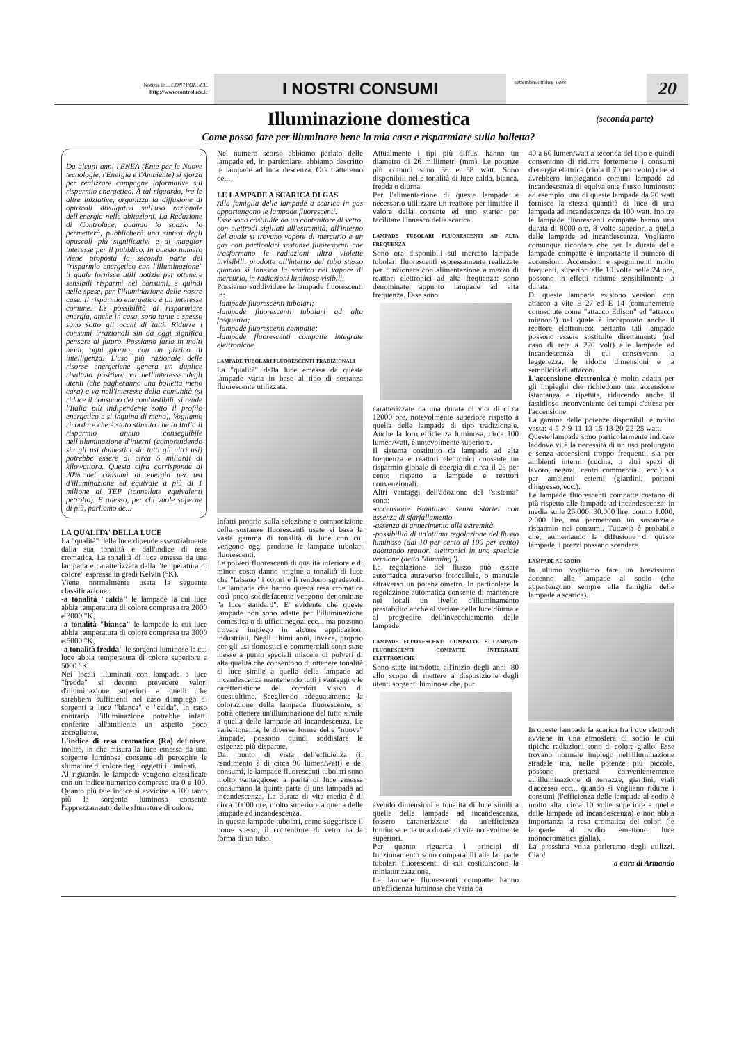Notizie in... CONTROLUCE
http://www.controluce.it
I NOSTRI CONSUMI
settembre/ottobre 1998
20
Illuminazione domestica
(seconda parte)
Come posso fare per illuminare bene la mia casa e risparmiare sulla bolletta?
Da alcuni anni l'ENEA (Ente per le Nuove tecnologie, l'Energia e l'Ambiente) si sforza per realizzare campagne informative sul risparmio energetico. A tal riguardo, fra le altre iniziative, organizza la diffusione di opuscoli divulgativi sull'uso razionale dell'energia nelle abitazioni. La Redazione di Controluce, quando lo spazio lo permetterà, pubblicherà una sintesi degli opuscoli più significativi e di maggior interesse per il pubblico. In questo numero viene proposta la seconda parte del "risparmio energetico con l'illuminazione" il quale fornisce utili notizie per ottenere sensibili risparmi nei consumi, e quindi nelle spese, per l'illuminazione delle nostre case. Il risparmio energetico è un interesse comune. Le possibilità di risparmiare energia, anche in casa, sono tante e spesso sono sotto gli occhi di tutti. Ridurre i consumi irrazionali sin da oggi significa pensare al futuro. Possiamo farlo in molti modi, ogni giorno, con un pizzico di intelligenza. L'uso più razionale delle risorse energetiche genera un duplice risultato positivo: va nell'interesse degli utenti (che pagheranno una bolletta meno cara) e va nell'interesse della comunità (si riduce il consumo dei combustibili, si rende l'Italia più indipendente sotto il profilo energetico e si inquina di meno). Vogliamo ricordare che è stato stimato che in Italia il risparmio annuo conseguibile nell'illuminazione d'interni (comprendendo sia gli usi domestici sia tutti gli altri usi) potrebbe essere di circa 5 miliardi di kilowattora. Questa cifra corrisponde al 20% dei consumi di energia per usi d'illuminazione ed equivale a più di 1 milione di TEP (tonnellate equivalenti petrolio). E adesso, per chi vuole saperne di più, parliamo de...
LA QUALITA' DELLA LUCE
La "qualità" della luce dipende essenzialmente dalla sua tonalità e dall'indice di resa cromatica. La tonalità di luce emessa da una lampada è caratterizzata dalla "temperatura di colore" espressa in gradi Kelvin (°K).
Viene normalmente usata la seguente classificazione:
-a tonalità "calda" le lampade la cui luce abbia temperatura di colore compresa tra 2000 e 3000 °K;
-a tonalità "bianca" le lampade la cui luce abbia temperatura di colore compresa tra 3000 e 5000 °K;
-a tonalità fredda" le sorgenti luminose la cui luce abbia temperatura di colore superiore a 5000 °K.
Nei locali illuminati con lampade a luce "fredda" si devono prevedere valori d'illuminazione superiori a quelli che sarebbero sufficienti nel caso d'impiego di sorgenti a luce "bianca" o "calda". In caso contrario l'illuminazione potrebbe infatti conferire all'ambiente un aspetto poco accogliente.
L'indice di resa cromatica (Ra) definisce, inoltre, in che misura la luce emessa da una sorgente luminosa consente di percepire le sfumature di colore degli oggetti illuminati.
Al riguardo, le lampade vengono classificate con un indice numerico compreso tra 0 e 100. Quanto più tale indice si avvicina a 100 tanto più la sorgente luminosa consente l'apprezzamento delle sfumature di colore.
Nel numero scorso abbiamo parlato delle lampade ed, in particolare, abbiamo descritto le lampade ad incandescenza. Ora tratteremo de...
LE LAMPADE A SCARICA DI GAS
Alla famiglia delle lampade a scarica in gas appartengono le lampade fluorescenti.
Esse sono costituite da un contenitore di vetro, con elettrodi sigillati all'estremità, all'interno del quale si trovano vapore di mercurio e un gas con particolari sostanze fluorescenti che trasformano le radiazioni ultra violette invisibili, prodotte all'interno del tubo stesso quando si innesca la scarica nel vapore di mercurio, in radiazioni luminose visibili.
Possiamo suddividere le lampade fluorescenti in:
-lampade fluorescenti tubolari;
-lampade fluorescenti tubolari ad alta frequenza;
-lampade fluorescenti compatte;
-lampade fluorescenti compatte integrate elettroniche.
LAMPADE TUBOLARI FLUORESCENTI TRADIZIONALI
La "qualità" della luce emessa da queste lampade varia in base al tipo di sostanza fluorescente utilizzata.
Infatti proprio sulla selezione e composizione delle sostanze fluorescenti usate si basa la vasta gamma di tonalità di luce con cui vengono oggi prodotte le lampade tubolari fluorescenti.
Le polveri fluorescenti di qualità inferiore e di minor costo danno origine a tonalità di luce che "falsano" i colori e li rendono sgradevoli. Le lampade che hanno questa resa cromatica così poco soddisfacente vengono denominate "a luce standard". E' evidente che queste lampade non sono adatte per l'illuminazione domestica o di uffici, negozi ecc.., ma possono trovare impiego in alcune applicazioni industriali. Negli ultimi anni, invece, proprio per gli usi domestici e commerciali sono state messe a punto speciali miscele di polveri di alta qualità che consentono di ottenere tonalità di luce simile a quella delle lampade ad incandescenza mantenendo tutti i vantaggi e le caratteristiche del comfort visivo di quest'ultime. Scegliendo adeguatamente la colorazione della lampada fluorescente, si potrà ottenere un'illuminazione del tutto simile a quella delle lampade ad incandescenza. Le varie tonalità, le diverse forme delle "nuove" lampade, possono quindi soddisfare le esigenze più disparate.
Dal punto di vista dell'efficienza (il rendimento è di circa 90 lumen/watt) e dei consumi, le lampade fluorescenti tubolari sono molto vantaggiose: a parità di luce emessa consumano la quinta parte di una lampada ad incandescenza. La durata di vita media è di circa 10000 ore, molto superiore a quella delle lampade ad incandescenza.
In queste lampade tubolari, come suggerisce il nome stesso, il contenitore di vetro ha la forma di un tubo.
Attualmente i tipi più diffusi hanno un diametro di 26 millimetri (mm). Le potenze più comuni sono 36 e 58 watt. Sono disponibili nelle tonalità di luce calda, bianca, fredda o diurna.
Per l'alimentazione di queste lampade è necessario utilizzare un reattore per limitare il valore della corrente ed uno starter per facilitare l'innesco della scarica.
LAMPADE TUBOLARI FLUORESCENTI AD ALTA FREQUENZA
Sono ora disponibili sul mercato lampade tubolari fluorescenti espressamente realizzate per funzionare con alimentazione a mezzo di reattori elettronici ad alta frequenza: sono denominate appunto lampade ad alta frequenza. Esse sono
caratterizzate da una durata di vita di circa 12000 ore, notevolmente superiore rispetto a quella delle lampade di tipo tradizionale. Anche la loro efficienza luminosa, circa 100 lumen/watt, è notevolmente superiore.
Il sistema costituito da lampade ad alta frequenza e reattori elettronici consente un risparmio globale di energia di circa il 25 per cento rispetto a lampade e reattori convenzionali.
Altri vantaggi dell'adozione del "sistema" sono:
-accensione istantanea senza starter con assenza di sfarfallamento
-assenza di annerimento alle estremità
-possibilità di un'ottima regolazione del flusso luminoso (dal 10 per cento al 100 per cento) adottando reattori elettronici in una speciale versione (detta "dimming").
La regolazione del flusso può essere automatica attraverso fotocellule, o manuale attraverso un potenziometro. In particolare la regolazione automatica consente di mantenere nei locali un livello d'illuminamento prestabilito anche al variare della luce diurna e al progredire dell'invecchiamento delle lampade.
LAMPADE FLUORESCENTI COMPATTE E LAMPADE FLUORESCENTI COMPATTE INTEGRATE ELETTRONICHE
Sono state introdotte all'inizio degli anni '80 allo scopo di mettere a disposizione degli utenti sorgenti luminose che, pur
avendo dimensioni e tonalità di luce simili a quelle delle lampade ad incandescenza, fossero caratterizzate da un'efficienza luminosa e da una durata di vita notevolmente superiori.
Per quanto riguarda i principi di funzionamento sono comparabili alle lampade tubolari fluorescenti di cui costituiscono la miniaturizzazione.
Le lampade fluorescenti compatte hanno un'efficienza luminosa che varia da
40 a 60 lumen/watt a seconda del tipo e quindi consentono di ridurre fortemente i consumi d'energia elettrica (circa il 70 per cento) che si avrebbero impiegando comuni lampade ad incandescenza di equivalente flusso luminoso: ad esempio, una di queste lampade da 20 watt fornisce la stessa quantità di luce di una lampada ad incandescenza da 100 watt. Inoltre le lampade fluorescenti compatte hanno una durata di 8000 ore, 8 volte superiori a quella delle lampade ad incandescenza. Vogliamo comunque ricordare che per la durata delle lampade compatte è importante il numero di accensioni. Accensioni e spegnimenti molto frequenti, superiori alle 10 volte nelle 24 ore, possono in effetti ridurne sensibilmente la durata.
Di queste lampade esistono versioni con attacco a vite E 27 ed E 14 (comunemente conosciute come "attacco Edison" ed "attacco mignon") nel quale è incorporato anche il reattore elettronico: pertanto tali lampade possono essere sostituite direttamente (nel caso di rete a 220 volt) alle lampade ad incandescenza di cui conservano la leggerezza, le ridotte dimensioni e la semplicità di attacco.
L'accensione elettronica è molto adatta per gli impieghi che richiedono una accensione istantanea e ripetuta, riducendo anche il fastidioso inconveniente dei tempi d'attesa per l'accensione.
La gamma delle potenze disponibili è molto vasta: 4-5-7-9-11-13-15-18-20-22-25 watt.
Queste lampade sono particolarmente indicate laddove vi è la necessità di un uso prolungato e senza accensioni troppo frequenti, sia per ambienti interni (cucina, o altri spazi di lavoro, negozi, centri commerciali, ecc.) sia per ambienti esterni (giardini, portoni d'ingresso, ecc.).
Le lampade fluorescenti compatte costano di più rispetto alle lampade ad incandescenza: in media sulle 25.000, 30.000 lire, contro 1.000, 2.000 lire, ma permettono un sostanziale risparmio nei consumi. Tuttavia è probabile che, aumentando la diffusione di queste lampade, i prezzi possano scendere.
LAMPADE AL SODIO
In ultimo vogliamo fare un brevissimo accenno alle lampade al sodio (che appartengono sempre alla famiglia delle lampade a scarica).
In queste lampade la scarica fra i due elettrodi avviene in una atmosfera di sodio le cui tipiche radiazioni sono di colore giallo. Esse trovano normale impiego nell'illuminazione stradale ma, nelle potenze più piccole, possono prestarsi convenientemente all'illuminazione di terrazze, giardini, viali d'accesso ecc.., quando si vogliano ridurre i consumi (l'efficienza delle lampade al sodio è molto alta, circa 10 volte superiore a quelle delle lampade ad incandescenza) e non abbia importanza la resa cromatica dei colori (le lampade al sodio emettono luce monocromatica gialla).
La prossima volta parleremo degli utilizzi. Ciao!
a cura di Armando